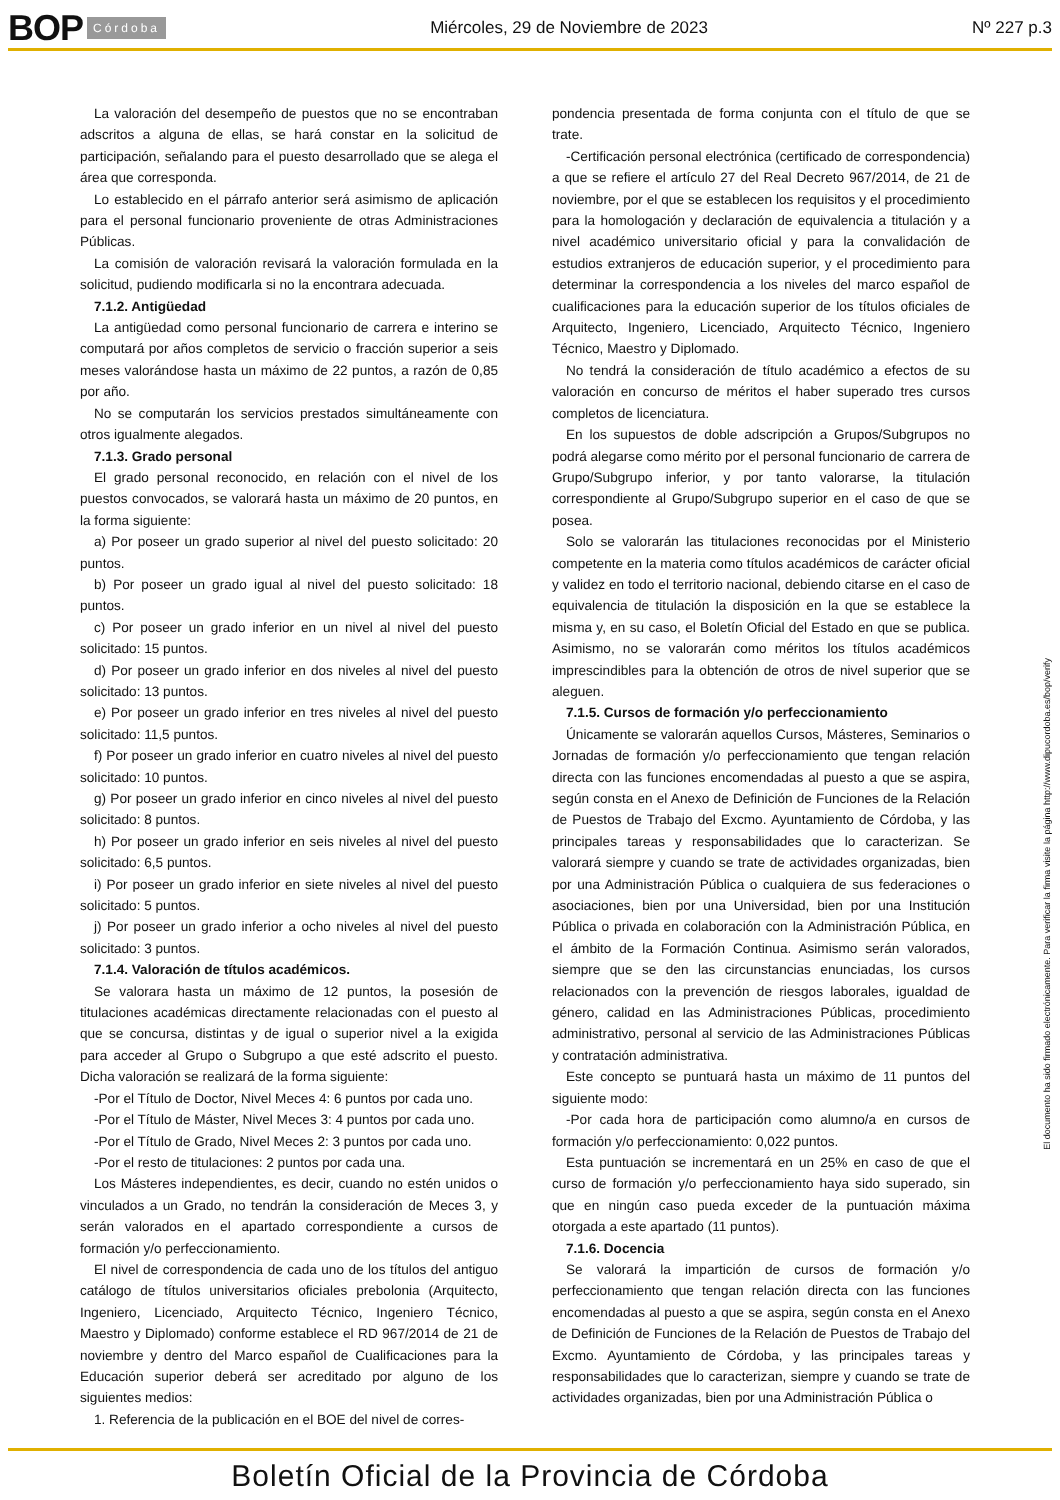BOP Córdoba Miércoles, 29 de Noviembre de 2023 Nº 227 p.3
La valoración del desempeño de puestos que no se encontraban adscritos a alguna de ellas, se hará constar en la solicitud de participación, señalando para el puesto desarrollado que se alega el área que corresponda.
Lo establecido en el párrafo anterior será asimismo de aplicación para el personal funcionario proveniente de otras Administraciones Públicas.
La comisión de valoración revisará la valoración formulada en la solicitud, pudiendo modificarla si no la encontrara adecuada.
7.1.2. Antigüedad
La antigüedad como personal funcionario de carrera e interino se computará por años completos de servicio o fracción superior a seis meses valorándose hasta un máximo de 22 puntos, a razón de 0,85 por año.
No se computarán los servicios prestados simultáneamente con otros igualmente alegados.
7.1.3. Grado personal
El grado personal reconocido, en relación con el nivel de los puestos convocados, se valorará hasta un máximo de 20 puntos, en la forma siguiente:
a) Por poseer un grado superior al nivel del puesto solicitado: 20 puntos.
b) Por poseer un grado igual al nivel del puesto solicitado: 18 puntos.
c) Por poseer un grado inferior en un nivel al nivel del puesto solicitado: 15 puntos.
d) Por poseer un grado inferior en dos niveles al nivel del puesto solicitado: 13 puntos.
e) Por poseer un grado inferior en tres niveles al nivel del puesto solicitado: 11,5 puntos.
f) Por poseer un grado inferior en cuatro niveles al nivel del puesto solicitado: 10 puntos.
g) Por poseer un grado inferior en cinco niveles al nivel del puesto solicitado: 8 puntos.
h) Por poseer un grado inferior en seis niveles al nivel del puesto solicitado: 6,5 puntos.
i) Por poseer un grado inferior en siete niveles al nivel del puesto solicitado: 5 puntos.
j) Por poseer un grado inferior a ocho niveles al nivel del puesto solicitado: 3 puntos.
7.1.4. Valoración de títulos académicos.
Se valorara hasta un máximo de 12 puntos, la posesión de titulaciones académicas directamente relacionadas con el puesto al que se concursa, distintas y de igual o superior nivel a la exigida para acceder al Grupo o Subgrupo a que esté adscrito el puesto. Dicha valoración se realizará de la forma siguiente:
-Por el Título de Doctor, Nivel Meces 4: 6 puntos por cada uno.
-Por el Título de Máster, Nivel Meces 3: 4 puntos por cada uno.
-Por el Título de Grado, Nivel Meces 2: 3 puntos por cada uno.
-Por el resto de titulaciones: 2 puntos por cada una.
Los Másteres independientes, es decir, cuando no estén unidos o vinculados a un Grado, no tendrán la consideración de Meces 3, y serán valorados en el apartado correspondiente a cursos de formación y/o perfeccionamiento.
El nivel de correspondencia de cada uno de los títulos del antiguo catálogo de títulos universitarios oficiales prebolonia (Arquitecto, Ingeniero, Licenciado, Arquitecto Técnico, Ingeniero Técnico, Maestro y Diplomado) conforme establece el RD 967/2014 de 21 de noviembre y dentro del Marco español de Cualificaciones para la Educación superior deberá ser acreditado por alguno de los siguientes medios:
1. Referencia de la publicación en el BOE del nivel de corres-
pondencia presentada de forma conjunta con el título de que se trate.
-Certificación personal electrónica (certificado de correspondencia) a que se refiere el artículo 27 del Real Decreto 967/2014, de 21 de noviembre, por el que se establecen los requisitos y el procedimiento para la homologación y declaración de equivalencia a titulación y a nivel académico universitario oficial y para la convalidación de estudios extranjeros de educación superior, y el procedimiento para determinar la correspondencia a los niveles del marco español de cualificaciones para la educación superior de los títulos oficiales de Arquitecto, Ingeniero, Licenciado, Arquitecto Técnico, Ingeniero Técnico, Maestro y Diplomado.
No tendrá la consideración de título académico a efectos de su valoración en concurso de méritos el haber superado tres cursos completos de licenciatura.
En los supuestos de doble adscripción a Grupos/Subgrupos no podrá alegarse como mérito por el personal funcionario de carrera de Grupo/Subgrupo inferior, y por tanto valorarse, la titulación correspondiente al Grupo/Subgrupo superior en el caso de que se posea.
Solo se valorarán las titulaciones reconocidas por el Ministerio competente en la materia como títulos académicos de carácter oficial y validez en todo el territorio nacional, debiendo citarse en el caso de equivalencia de titulación la disposición en la que se establece la misma y, en su caso, el Boletín Oficial del Estado en que se publica. Asimismo, no se valorarán como méritos los títulos académicos imprescindibles para la obtención de otros de nivel superior que se aleguen.
7.1.5. Cursos de formación y/o perfeccionamiento
Únicamente se valorarán aquellos Cursos, Másteres, Seminarios o Jornadas de formación y/o perfeccionamiento que tengan relación directa con las funciones encomendadas al puesto a que se aspira, según consta en el Anexo de Definición de Funciones de la Relación de Puestos de Trabajo del Excmo. Ayuntamiento de Córdoba, y las principales tareas y responsabilidades que lo caracterizan. Se valorará siempre y cuando se trate de actividades organizadas, bien por una Administración Pública o cualquiera de sus federaciones o asociaciones, bien por una Universidad, bien por una Institución Pública o privada en colaboración con la Administración Pública, en el ámbito de la Formación Continua. Asimismo serán valorados, siempre que se den las circunstancias enunciadas, los cursos relacionados con la prevención de riesgos laborales, igualdad de género, calidad en las Administraciones Públicas, procedimiento administrativo, personal al servicio de las Administraciones Públicas y contratación administrativa.
Este concepto se puntuará hasta un máximo de 11 puntos del siguiente modo:
-Por cada hora de participación como alumno/a en cursos de formación y/o perfeccionamiento: 0,022 puntos.
Esta puntuación se incrementará en un 25% en caso de que el curso de formación y/o perfeccionamiento haya sido superado, sin que en ningún caso pueda exceder de la puntuación máxima otorgada a este apartado (11 puntos).
7.1.6. Docencia
Se valorará la impartición de cursos de formación y/o perfeccionamiento que tengan relación directa con las funciones encomendadas al puesto a que se aspira, según consta en el Anexo de Definición de Funciones de la Relación de Puestos de Trabajo del Excmo. Ayuntamiento de Córdoba, y las principales tareas y responsabilidades que lo caracterizan, siempre y cuando se trate de actividades organizadas, bien por una Administración Pública o
El documento ha sido firmado electrónicamente. Para verificar la firma visite la página http://www.dipucordoba.es/bop/verify
Boletín Oficial de la Provincia de Córdoba